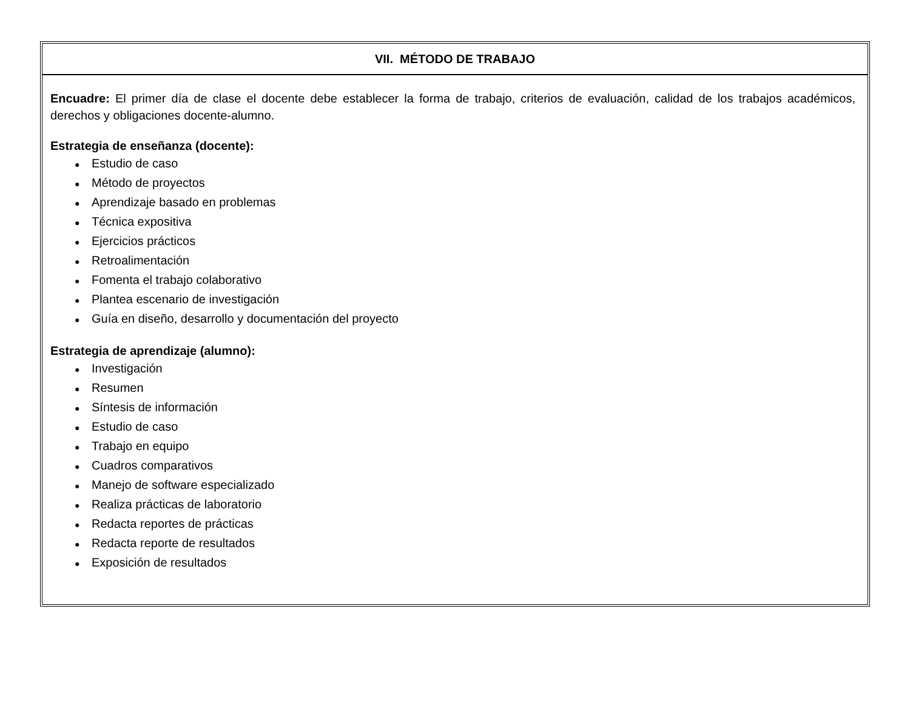VII. MÉTODO DE TRABAJO
Encuadre: El primer día de clase el docente debe establecer la forma de trabajo, criterios de evaluación, calidad de los trabajos académicos, derechos y obligaciones docente-alumno.
Estrategia de enseñanza (docente):
● Estudio de caso
● Método de proyectos
● Aprendizaje basado en problemas
● Técnica expositiva
● Ejercicios prácticos
● Retroalimentación
● Fomenta el trabajo colaborativo
● Plantea escenario de investigación
● Guía en diseño, desarrollo y documentación del proyecto
Estrategia de aprendizaje (alumno):
● Investigación
● Resumen
● Síntesis de información
● Estudio de caso
● Trabajo en equipo
● Cuadros comparativos
● Manejo de software especializado
● Realiza prácticas de laboratorio
● Redacta reportes de prácticas
● Redacta reporte de resultados
● Exposición de resultados